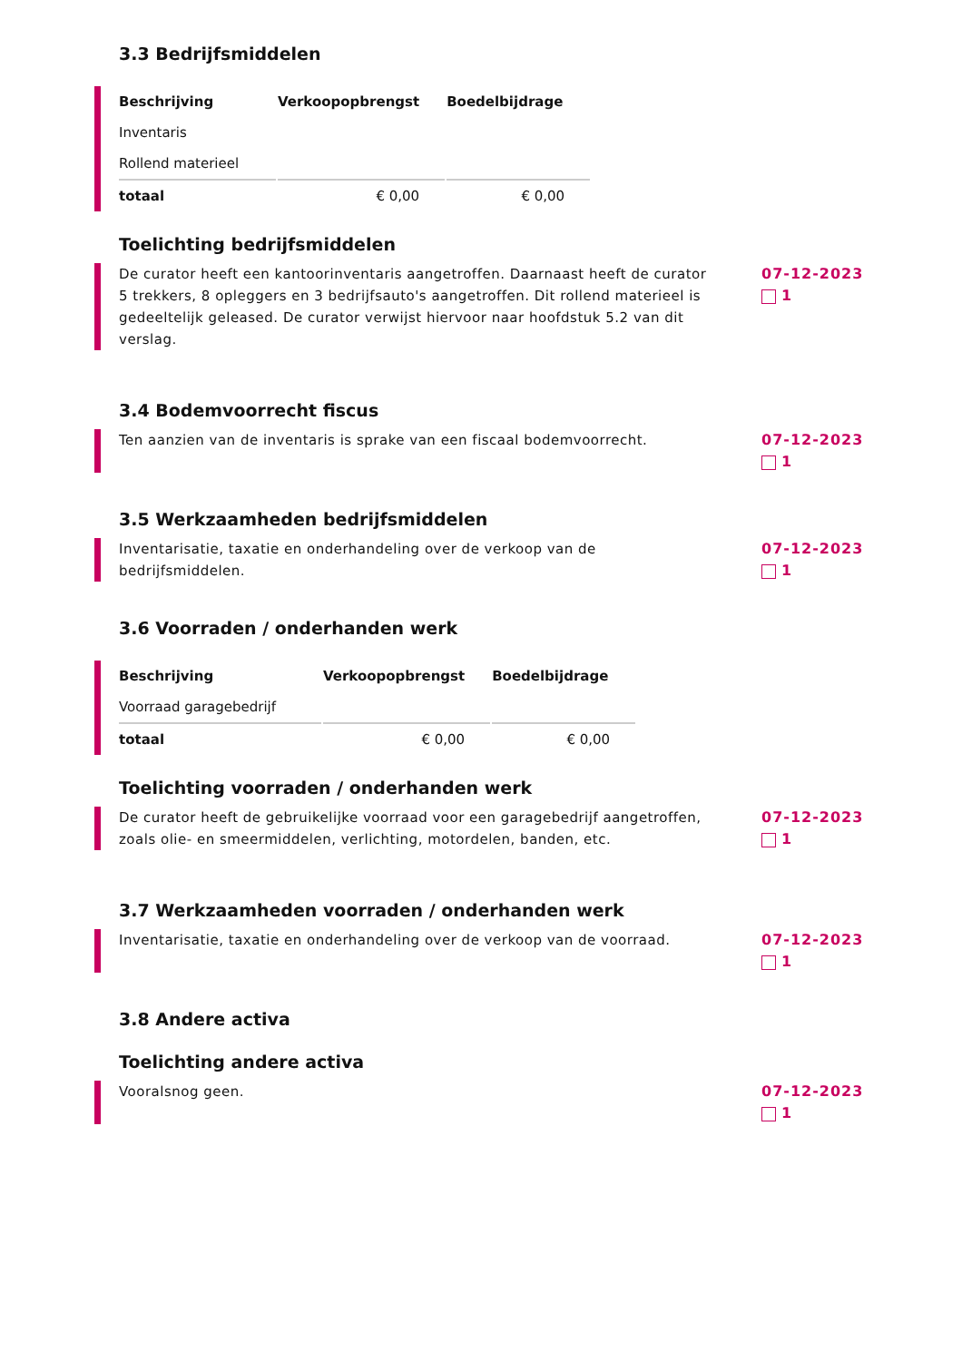3.3 Bedrijfsmiddelen
| Beschrijving | Verkoopopbrengst | Boedelbijdrage |
| --- | --- | --- |
| Inventaris | | |
| Rollend materieel | | |
| totaal | € 0,00 | € 0,00 |
Toelichting bedrijfsmiddelen
De curator heeft een kantoorinventaris aangetroffen. Daarnaast heeft de curator 5 trekkers, 8 opleggers en 3 bedrijfsauto's aangetroffen. Dit rollend materieel is gedeeltelijk geleased. De curator verwijst hiervoor naar hoofdstuk 5.2 van dit verslag.
07-12-2023
1
3.4 Bodemvoorrecht fiscus
Ten aanzien van de inventaris is sprake van een fiscaal bodemvoorrecht.
07-12-2023
1
3.5 Werkzaamheden bedrijfsmiddelen
Inventarisatie, taxatie en onderhandeling over de verkoop van de bedrijfsmiddelen.
07-12-2023
1
3.6 Voorraden / onderhanden werk
| Beschrijving | Verkoopopbrengst | Boedelbijdrage |
| --- | --- | --- |
| Voorraad garagebedrijf | | |
| totaal | € 0,00 | € 0,00 |
Toelichting voorraden / onderhanden werk
De curator heeft de gebruikelijke voorraad voor een garagebedrijf aangetroffen, zoals olie- en smeermiddelen, verlichting, motordelen, banden, etc.
07-12-2023
1
3.7 Werkzaamheden voorraden / onderhanden werk
Inventarisatie, taxatie en onderhandeling over de verkoop van de voorraad.
07-12-2023
1
3.8 Andere activa
Toelichting andere activa
Vooralsnog geen. 07-12-2023
1